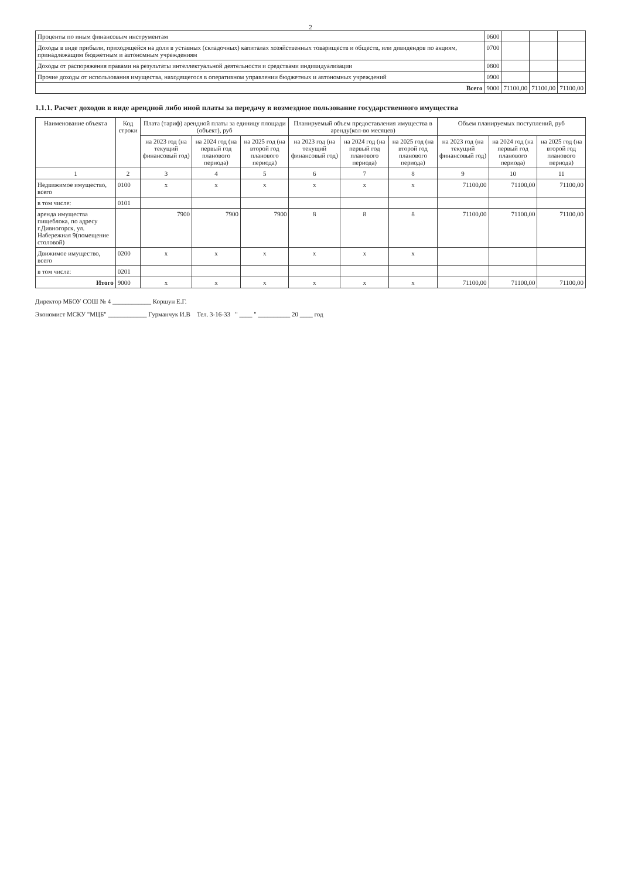2
| Проценты по иным финансовым инструментам | 0600 | | | |
| Доходы в виде прибыли, приходящейся на доли в уставных (складочных) капиталах хозяйственных товариществ и обществ, или дивидендов по акциям, принадлежащим бюджетным и автономным учреждениям | 0700 | | | |
| Доходы от распоряжения правами на результаты интеллектуальной деятельности и средствами индивидуализации | 0800 | | | |
| Прочие доходы от использования имущества, находящегося в оперативном управлении бюджетных и автономных учреждений | 0900 | | | |
| Всего | 9000 | 71100,00 | 71100,00 | 71100,00 |
1.1.1. Расчет доходов в виде арендной либо иной платы за передачу в возмездное пользование государственного имущества
| Наименование объекта | Код строки | Плата (тариф) арендной платы за единицу площади (объект), руб | | | Планируемый объем предоставления имущества в аренду(кол-во месяцев) | | | Объем планируемых поступлений, руб | | |
| --- | --- | --- | --- | --- | --- | --- | --- | --- | --- | --- |
| | | на 2023 год (на текущий финансовый год) | на 2024 год (на первый год планового периода) | на 2025 год (на второй год планового периода) | на 2023 год (на текущий финансовый год) | на 2024 год (на первый год планового периода) | на 2025 год (на второй год планового периода) | на 2023 год (на текущий финансовый год) | на 2024 год (на первый год планового периода) | на 2025 год (на второй год планового периода) |
| 1 | 2 | 3 | 4 | 5 | 6 | 7 | 8 | 9 | 10 | 11 |
| Недвижимое имущество, всего | 0100 | x | x | x | x | x | x | 71100,00 | 71100,00 | 71100,00 |
| в том числе: | 0101 | | | | | | | | | |
| аренда имущества пищеблока, по адресу г.Дивногорск, ул. Набережная 9(помещение столовой) | | 7900 | 7900 | 7900 | 8 | 8 | 8 | 71100,00 | 71100,00 | 71100,00 |
| Движимое имущество, всего | 0200 | x | x | x | x | x | x | | | |
| в том числе: | 0201 | | | | | | | | | |
| Итого | 9000 | x | x | x | x | x | x | 71100,00 | 71100,00 | 71100,00 |
Директор МБОУ СОШ № 4 ____________ Коршун Е.Г.
Экономист МСКУ "МЦБ" ____________ Гурманчук И.В Тел. 3-16-33 " ____ " __________ 20 ____ год